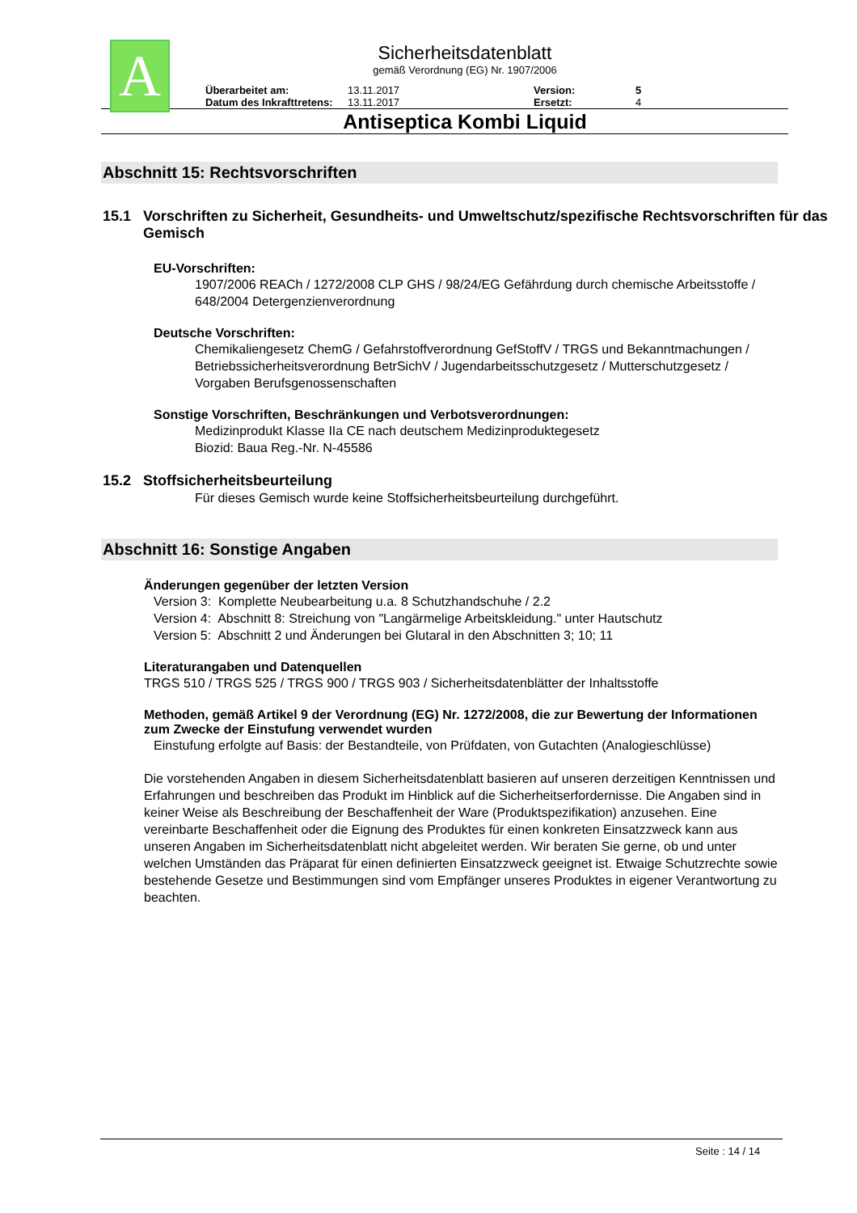A
Sicherheitsdatenblatt
gemäß Verordnung (EG) Nr. 1907/2006
| Überarbeitet am: | 13.11.2017 | Version: | 5 |
| Datum des Inkrafttretens: | 13.11.2017 | Ersetzt: | 4 |
Antiseptica Kombi Liquid
Abschnitt 15: Rechtsvorschriften
15.1 Vorschriften zu Sicherheit, Gesundheits- und Umweltschutz/spezifische Rechtsvorschriften für das Gemisch
EU-Vorschriften:
1907/2006 REACh / 1272/2008 CLP GHS / 98/24/EG Gefährdung durch chemische Arbeitsstoffe / 648/2004 Detergenzienverordnung
Deutsche Vorschriften:
Chemikaliengesetz ChemG / Gefahrstoffverordnung GefStoffV / TRGS und Bekanntmachungen / Betriebssicherheitsverordnung BetrSichV / Jugendarbeitsschutzgesetz / Mutterschutzgesetz / Vorgaben Berufsgenossenschaften
Sonstige Vorschriften, Beschränkungen und Verbotsverordnungen:
Medizinprodukt Klasse IIa CE nach deutschem Medizinproduktegesetz
Biozid: Baua Reg.-Nr. N-45586
15.2 Stoffsicherheitsbeurteilung
Für dieses Gemisch wurde keine Stoffsicherheitsbeurteilung durchgeführt.
Abschnitt 16: Sonstige Angaben
Änderungen gegenüber der letzten Version
Version 3: Komplette Neubearbeitung u.a. 8 Schutzhandschuhe / 2.2
Version 4: Abschnitt 8: Streichung von "Langärmelige Arbeitskleidung." unter Hautschutz
Version 5: Abschnitt 2 und Änderungen bei Glutaral in den Abschnitten 3; 10; 11
Literaturangaben und Datenquellen
TRGS 510 / TRGS 525 / TRGS 900 / TRGS 903 / Sicherheitsdatenblätter der Inhaltsstoffe
Methoden, gemäß Artikel 9 der Verordnung (EG) Nr. 1272/2008, die zur Bewertung der Informationen zum Zwecke der Einstufung verwendet wurden
Einstufung erfolgte auf Basis: der Bestandteile, von Prüfdaten, von Gutachten (Analogieschlüsse)
Die vorstehenden Angaben in diesem Sicherheitsdatenblatt basieren auf unseren derzeitigen Kenntnissen und Erfahrungen und beschreiben das Produkt im Hinblick auf die Sicherheitserfordernisse. Die Angaben sind in keiner Weise als Beschreibung der Beschaffenheit der Ware (Produktspezifikation) anzusehen. Eine vereinbarte Beschaffenheit oder die Eignung des Produktes für einen konkreten Einsatzzweck kann aus unseren Angaben im Sicherheitsdatenblatt nicht abgeleitet werden. Wir beraten Sie gerne, ob und unter welchen Umständen das Präparat für einen definierten Einsatzzweck geeignet ist. Etwaige Schutzrechte sowie bestehende Gesetze und Bestimmungen sind vom Empfänger unseres Produktes in eigener Verantwortung zu beachten.
Seite : 14 / 14